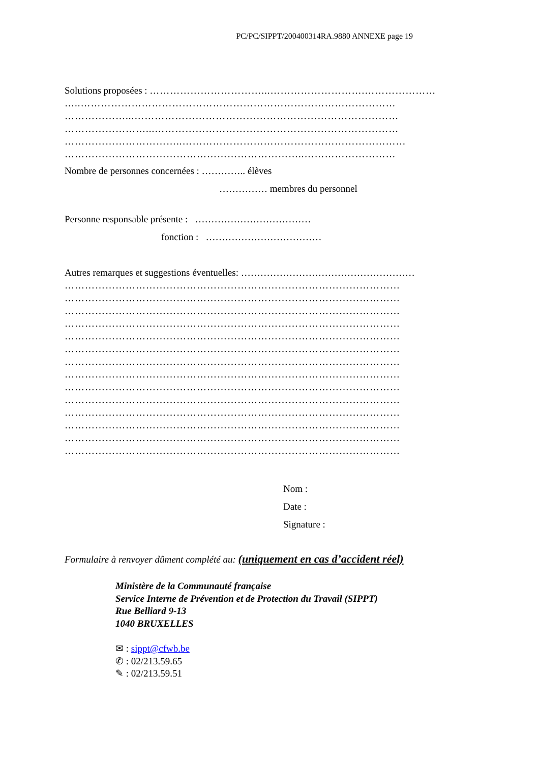PC/PC/SIPPT/200400314RA.9880 ANNEXE page 19
Solutions proposées : ……………………………...……………………….…………………
…..…………………………………………………………………………………
………………...……………………………………………………………………
……………………...………………………………………………………………
……………………………..…………………………………………………………
……………………………………………………………..………………………
Nombre de personnes concernées : ………….. élèves
…………… membres du personnel
Personne responsable présente : ………………………………
fonction : ………………………………
Autres remarques et suggestions éventuelles: ………………………………………………
………………………………………………………………………………………
………………………………………………………………………………………
………………………………………………………………………………………
………………………………………………………………………………………
………………………………………………………………………………………
………………………………………………………………………………………
………………………………………………………………………………………
………………………………………………………………………………………
………………………………………………………………………………………
………………………………………………………………………………………
………………………………………………………………………………………
………………………………………………………………………………………
………………………………………………………………………………………
………………………………………………………………………………………
Nom :
Date :
Signature :
Formulaire à renvoyer dûment complété au: (uniquement en cas d’accident réel)
Ministère de la Communauté française
Service Interne de Prévention et de Protection du Travail (SIPPT)
Rue Belliard 9-13
1040 BRUXELLES
✉ : sippt@cfwb.be
✆ : 02/213.59.65
✎ : 02/213.59.51